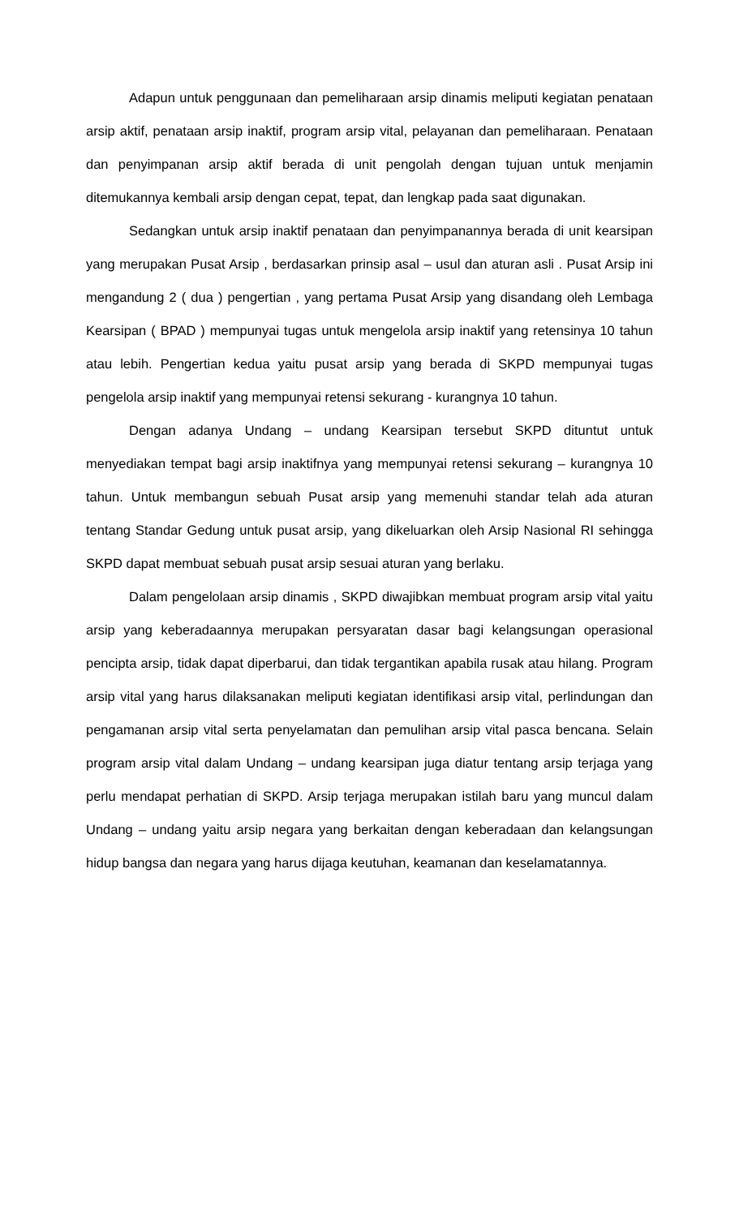Adapun untuk penggunaan dan pemeliharaan arsip dinamis meliputi kegiatan penataan arsip aktif, penataan arsip inaktif, program arsip vital, pelayanan dan pemeliharaan. Penataan dan penyimpanan arsip aktif berada di unit pengolah dengan tujuan untuk menjamin ditemukannya kembali arsip dengan cepat, tepat, dan lengkap pada saat digunakan.
Sedangkan untuk arsip inaktif penataan dan penyimpanannya berada di unit kearsipan yang merupakan Pusat Arsip , berdasarkan prinsip asal – usul dan aturan asli . Pusat Arsip ini mengandung 2 ( dua ) pengertian , yang pertama Pusat Arsip yang disandang oleh Lembaga Kearsipan ( BPAD ) mempunyai tugas untuk mengelola arsip inaktif yang retensinya 10 tahun atau lebih. Pengertian kedua yaitu pusat arsip yang berada di SKPD mempunyai tugas pengelola arsip inaktif yang mempunyai retensi sekurang - kurangnya 10 tahun.
Dengan adanya Undang – undang Kearsipan tersebut SKPD dituntut untuk menyediakan tempat bagi arsip inaktifnya yang mempunyai retensi sekurang – kurangnya 10 tahun. Untuk membangun sebuah Pusat arsip yang memenuhi standar telah ada aturan tentang Standar Gedung untuk pusat arsip, yang dikeluarkan oleh Arsip Nasional RI sehingga SKPD dapat membuat sebuah pusat arsip sesuai aturan yang berlaku.
Dalam pengelolaan arsip dinamis , SKPD diwajibkan membuat program arsip vital yaitu arsip yang keberadaannya merupakan persyaratan dasar bagi kelangsungan operasional pencipta arsip, tidak dapat diperbarui, dan tidak tergantikan apabila rusak atau hilang. Program arsip vital yang harus dilaksanakan meliputi kegiatan identifikasi arsip vital, perlindungan dan pengamanan arsip vital serta penyelamatan dan pemulihan arsip vital pasca bencana. Selain program arsip vital dalam Undang – undang kearsipan juga diatur tentang arsip terjaga yang perlu mendapat perhatian di SKPD. Arsip terjaga merupakan istilah baru yang muncul dalam Undang – undang yaitu arsip negara yang berkaitan dengan keberadaan dan kelangsungan hidup bangsa dan negara yang harus dijaga keutuhan, keamanan dan keselamatannya.